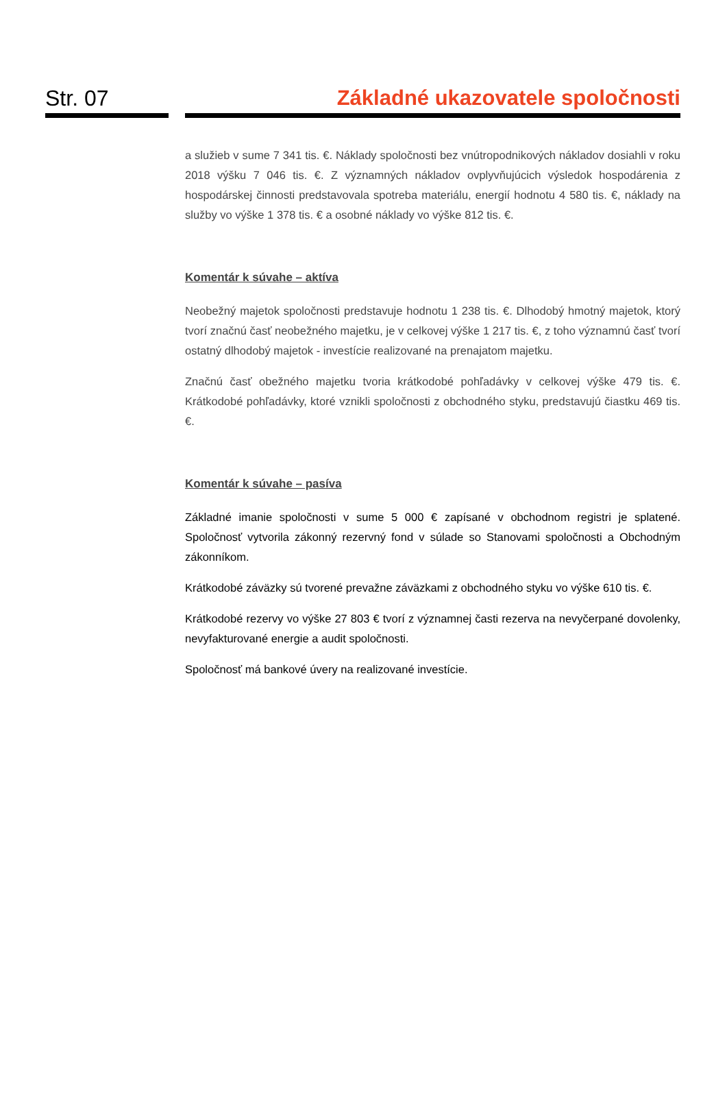Str. 07 Základné ukazovatele spoločnosti
a služieb v sume 7 341 tis. €. Náklady spoločnosti bez vnútropodnikových nákladov dosiahli v roku 2018 výšku 7 046 tis. €. Z významných nákladov ovplyvňujúcich výsledok hospodárenia z hospodárskej činnosti predstavovala spotreba materiálu, energií hodnotu 4 580 tis. €, náklady na služby vo výške 1 378 tis. € a osobné náklady vo výške 812 tis. €.
Komentár k súvahe – aktíva
Neobežný majetok spoločnosti predstavuje hodnotu 1 238 tis. €. Dlhodobý hmotný majetok, ktorý tvorí značnú časť neobežného majetku, je v celkovej výške 1 217 tis. €, z toho významnú časť tvorí ostatný dlhodobý majetok - investície realizované na prenajatom majetku.
Značnú časť obežného majetku tvoria krátkodobé pohľadávky v celkovej výške 479 tis. €. Krátkodobé pohľadávky, ktoré vznikli spoločnosti z obchodného styku, predstavujú čiastku 469 tis.€.
Komentár k súvahe – pasíva
Základné imanie spoločnosti v sume 5 000 € zapísané v obchodnom registri je splatené. Spoločnosť vytvorila zákonný rezervný fond v súlade so Stanovami spoločnosti a Obchodným zákonníkom.
Krátkodobé záväzky sú tvorené prevažne záväzkami z obchodného styku vo výške 610 tis. €.
Krátkodobé rezervy vo výške 27 803 € tvorí z významnej časti rezerva na nevyčerpané dovolenky, nevyfakturované energie a audit spoločnosti.
Spoločnosť má bankové úvery na realizované investície.